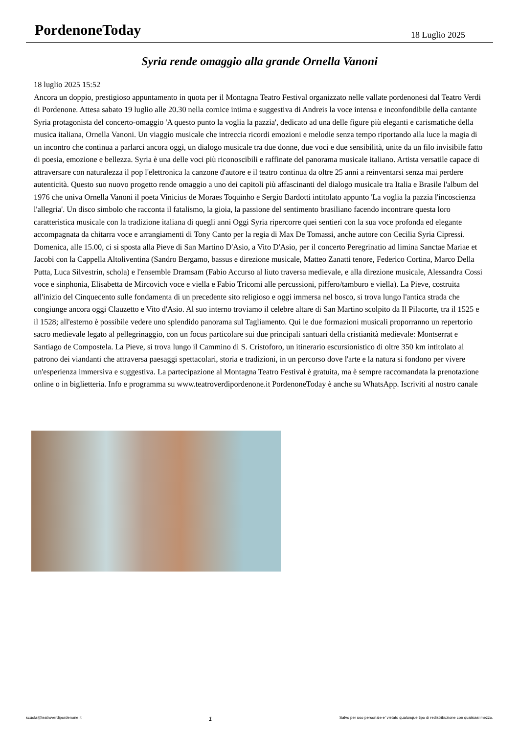PordenoneToday
18 Luglio 2025
Syria rende omaggio alla grande Ornella Vanoni
18 luglio 2025 15:52
Ancora un doppio, prestigioso appuntamento in quota per il Montagna Teatro Festival organizzato nelle vallate pordenonesi dal Teatro Verdi di Pordenone. Attesa sabato 19 luglio alle 20.30 nella cornice intima e suggestiva di Andreis la voce intensa e inconfondibile della cantante Syria protagonista del concerto-omaggio 'A questo punto la voglia la pazzia', dedicato ad una delle figure più eleganti e carismatiche della musica italiana, Ornella Vanoni. Un viaggio musicale che intreccia ricordi emozioni e melodie senza tempo riportando alla luce la magia di un incontro che continua a parlarci ancora oggi, un dialogo musicale tra due donne, due voci e due sensibilità, unite da un filo invisibile fatto di poesia, emozione e bellezza. Syria è una delle voci più riconoscibili e raffinate del panorama musicale italiano. Artista versatile capace di attraversare con naturalezza il pop l'elettronica la canzone d'autore e il teatro continua da oltre 25 anni a reinventarsi senza mai perdere autenticità. Questo suo nuovo progetto rende omaggio a uno dei capitoli più affascinanti del dialogo musicale tra Italia e Brasile l'album del 1976 che univa Ornella Vanoni il poeta Vinicius de Moraes Toquinho e Sergio Bardotti intitolato appunto 'La voglia la pazzia l'incoscienza l'allegria'. Un disco simbolo che racconta il fatalismo, la gioia, la passione del sentimento brasiliano facendo incontrare questa loro caratteristica musicale con la tradizione italiana di quegli anni Oggi Syria ripercorre quei sentieri con la sua voce profonda ed elegante accompagnata da chitarra voce e arrangiamenti di Tony Canto per la regia di Max De Tomassi, anche autore con Cecilia Syria Cipressi. Domenica, alle 15.00, ci si sposta alla Pieve di San Martino D'Asio, a Vito D'Asio, per il concerto Peregrinatio ad limina Sanctae Mariae et Jacobi con la Cappella Altoliventina (Sandro Bergamo, bassus e direzione musicale, Matteo Zanatti tenore, Federico Cortina, Marco Della Putta, Luca Silvestrin, schola) e l'ensemble Dramsam (Fabio Accurso al liuto traversa medievale, e alla direzione musicale, Alessandra Cossi voce e sinphonia, Elisabetta de Mircovich voce e viella e Fabio Tricomi alle percussioni, piffero/tamburo e viella). La Pieve, costruita all'inizio del Cinquecento sulle fondamenta di un precedente sito religioso e oggi immersa nel bosco, si trova lungo l'antica strada che congiunge ancora oggi Clauzetto e Vito d'Asio. Al suo interno troviamo il celebre altare di San Martino scolpito da Il Pilacorte, tra il 1525 e il 1528; all'esterno è possibile vedere uno splendido panorama sul Tagliamento. Qui le due formazioni musicali proporranno un repertorio sacro medievale legato al pellegrinaggio, con un focus particolare sui due principali santuari della cristianità medievale: Montserrat e Santiago de Compostela. La Pieve, si trova lungo il Cammino di S. Cristoforo, un itinerario escursionistico di oltre 350 km intitolato al patrono dei viandanti che attraversa paesaggi spettacolari, storia e tradizioni, in un percorso dove l'arte e la natura si fondono per vivere un'esperienza immersiva e suggestiva. La partecipazione al Montagna Teatro Festival è gratuita, ma è sempre raccomandata la prenotazione online o in biglietteria. Info e programma su www.teatroverdipordenone.it PordenoneToday è anche su WhatsApp. Iscriviti al nostro canale
scuola@teatroverdipordenone.it 1 Salvo per uso personale e' vietato qualunque tipo di redistribuzione con qualsiasi mezzo.